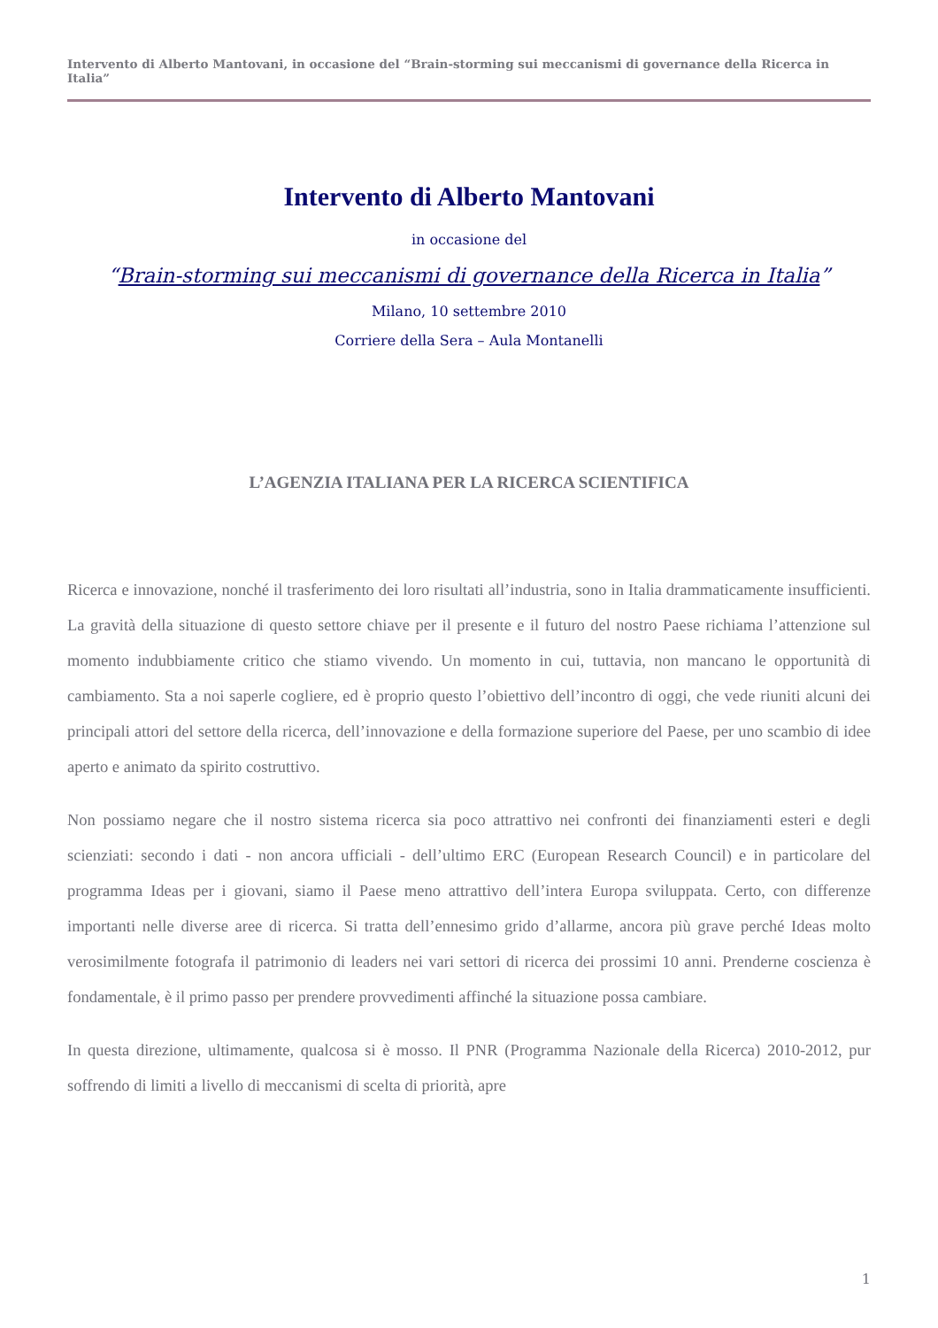Intervento di Alberto Mantovani, in occasione del “Brain-storming sui meccanismi di governance della Ricerca in Italia”
Intervento di Alberto Mantovani
in occasione del
“Brain-storming sui meccanismi di governance della Ricerca in Italia”
Milano, 10 settembre 2010
Corriere della Sera – Aula Montanelli
L’AGENZIA ITALIANA PER LA RICERCA SCIENTIFICA
Ricerca e innovazione, nonché il trasferimento dei loro risultati all’industria, sono in Italia drammaticamente insufficienti. La gravità della situazione di questo settore chiave per il presente e il futuro del nostro Paese richiama l’attenzione sul momento indubbiamente critico che stiamo vivendo. Un momento in cui, tuttavia, non mancano le opportunità di cambiamento. Sta a noi saperle cogliere, ed è proprio questo l’obiettivo dell’incontro di oggi, che vede riuniti alcuni dei principali attori del settore della ricerca, dell’innovazione e della formazione superiore del Paese, per uno scambio di idee aperto e animato da spirito costruttivo.
Non possiamo negare che il nostro sistema ricerca sia poco attrattivo nei confronti dei finanziamenti esteri e degli scienziati: secondo i dati - non ancora ufficiali - dell’ultimo ERC (European Research Council) e in particolare del programma Ideas per i giovani, siamo il Paese meno attrattivo dell’intera Europa sviluppata. Certo, con differenze importanti nelle diverse aree di ricerca. Si tratta dell’ennesimo grido d’allarme, ancora più grave perché Ideas molto verosimilmente fotografa il patrimonio di leaders nei vari settori di ricerca dei prossimi 10 anni. Prenderne coscienza è fondamentale, è il primo passo per prendere provvedimenti affinché la situazione possa cambiare.
In questa direzione, ultimamente, qualcosa si è mosso. Il PNR (Programma Nazionale della Ricerca) 2010-2012, pur soffrendo di limiti a livello di meccanismi di scelta di priorità, apre
1